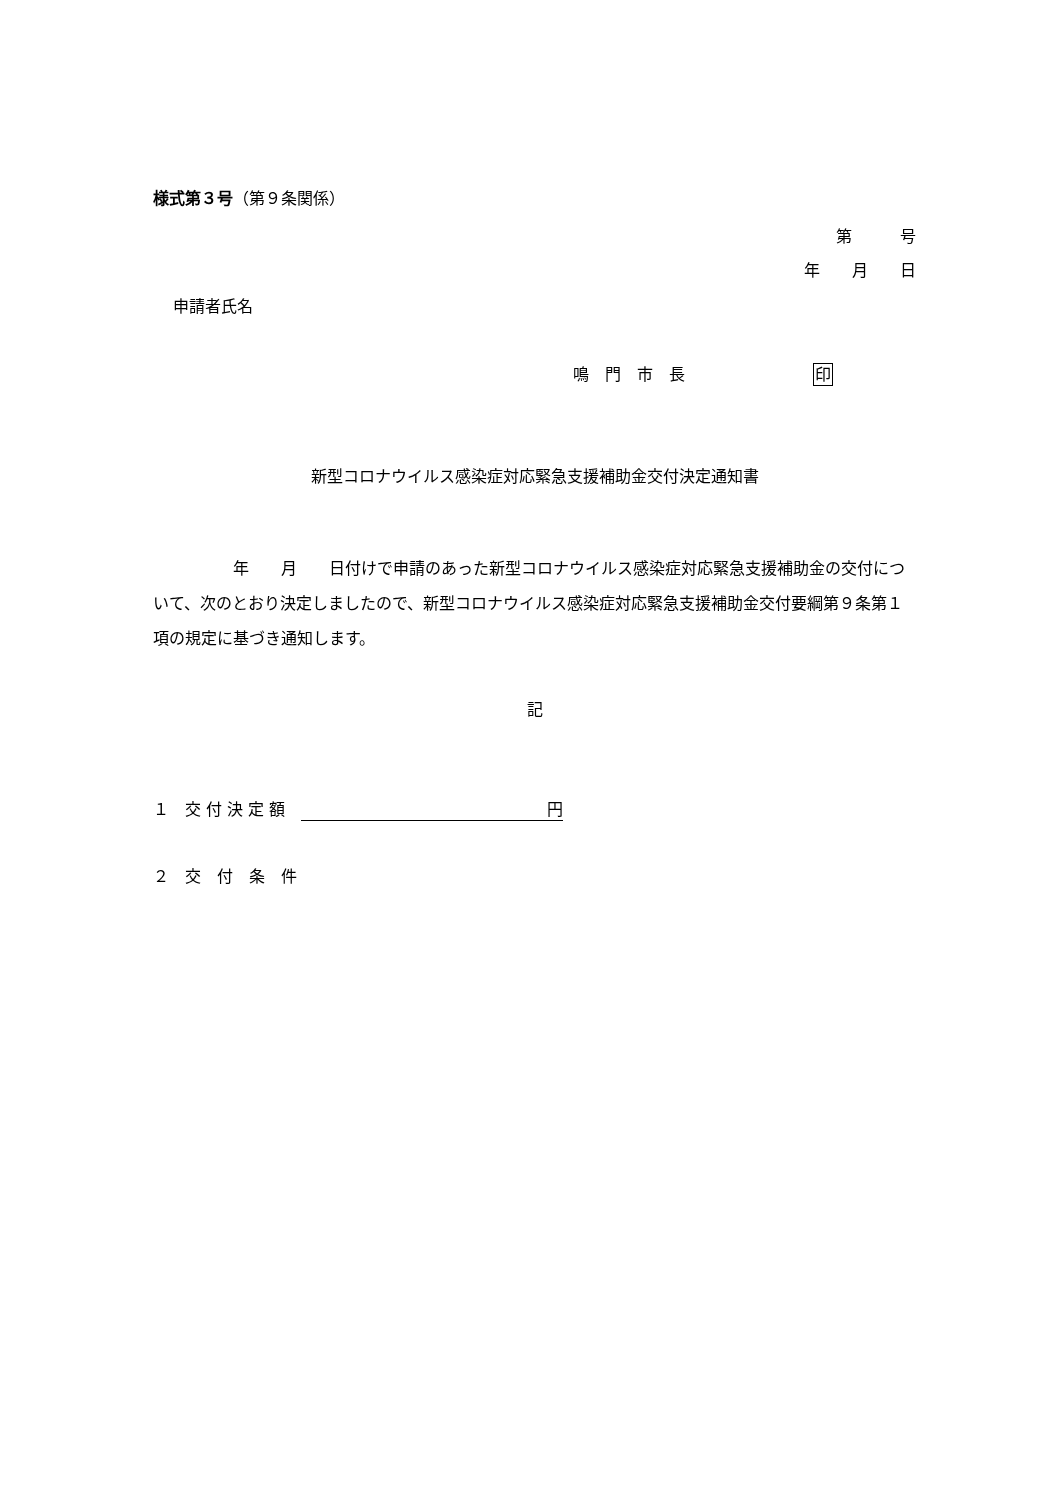様式第３号（第９条関係）
第　　　号
年　　月　　日
申請者氏名
鳴　門　市　長　　　　　　　　印
新型コロナウイルス感染症対応緊急支援補助金交付決定通知書
　　　　　年　　月　　日付けで申請のあった新型コロナウイルス感染症対応緊急支援補助金の交付について、次のとおり決定しましたので、新型コロナウイルス感染症対応緊急支援補助金交付要綱第９条第１項の規定に基づき通知します。
記
１　交 付 決 定 額　円
２　交　付　条　件